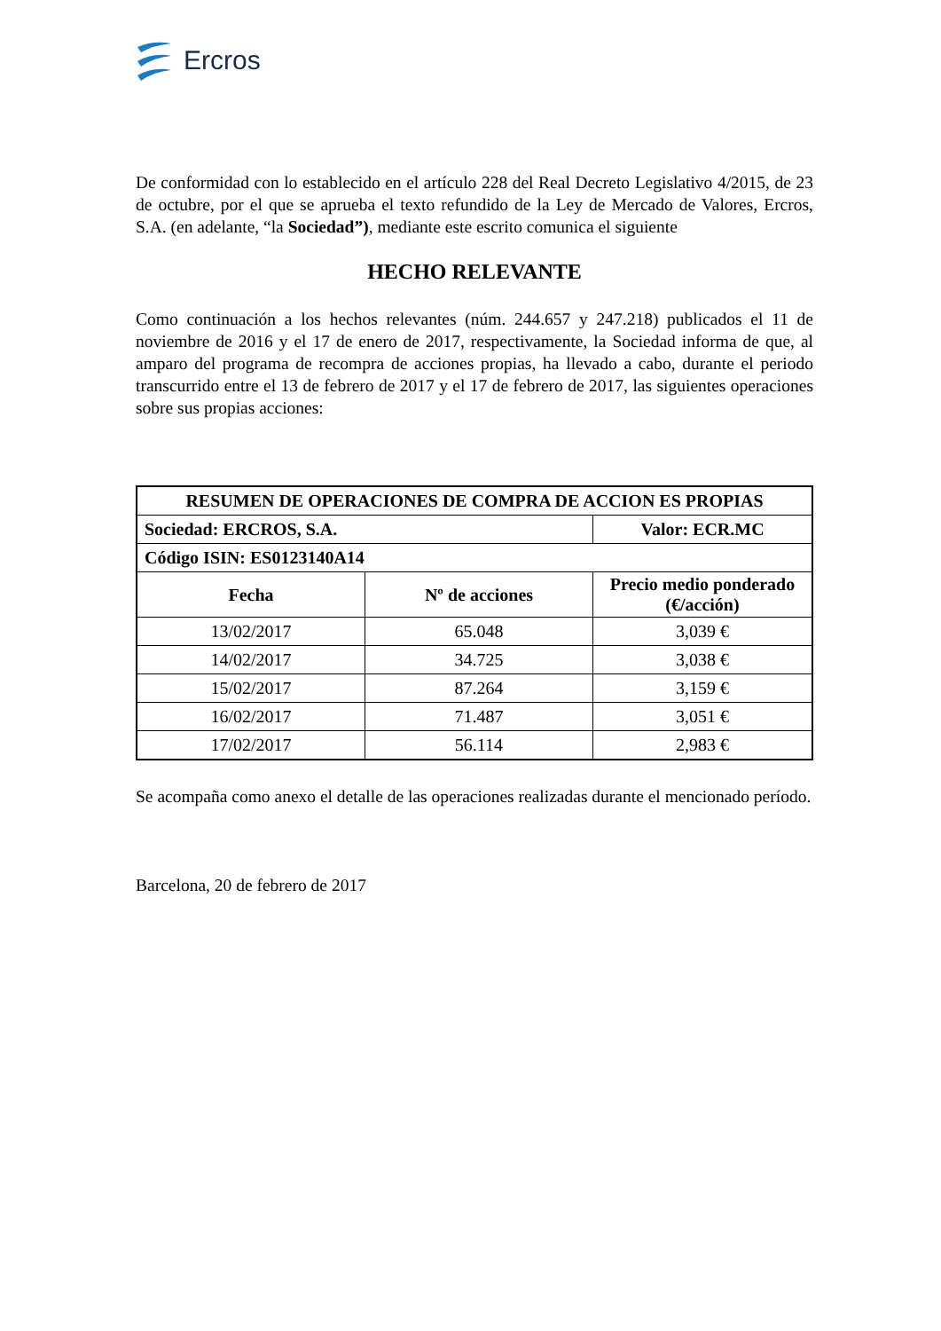Ercros
De conformidad con lo establecido en el artículo 228 del Real Decreto Legislativo 4/2015, de 23 de octubre, por el que se aprueba el texto refundido de la Ley de Mercado de Valores, Ercros, S.A. (en adelante, “la Sociedad”), mediante este escrito comunica el siguiente
HECHO RELEVANTE
Como continuación a los hechos relevantes (núm. 244.657 y 247.218) publicados el 11 de noviembre de 2016 y el 17 de enero de 2017, respectivamente, la Sociedad informa de que, al amparo del programa de recompra de acciones propias, ha llevado a cabo, durante el periodo transcurrido entre el 13 de febrero de 2017 y el 17 de febrero de 2017, las siguientes operaciones sobre sus propias acciones:
| RESUMEN DE OPERACIONES DE COMPRA DE ACCION ES PROPIAS | | |
| --- | --- | --- |
| Sociedad: ERCROS, S.A. | | Valor: ECR.MC |
| Código ISIN: ES0123140A14 | | |
| Fecha | Nº de acciones | Precio medio ponderado (€/acción) |
| 13/02/2017 | 65.048 | 3,039 € |
| 14/02/2017 | 34.725 | 3,038 € |
| 15/02/2017 | 87.264 | 3,159 € |
| 16/02/2017 | 71.487 | 3,051 € |
| 17/02/2017 | 56.114 | 2,983 € |
Se acompaña como anexo el detalle de las operaciones realizadas durante el mencionado período.
Barcelona, 20 de febrero de 2017